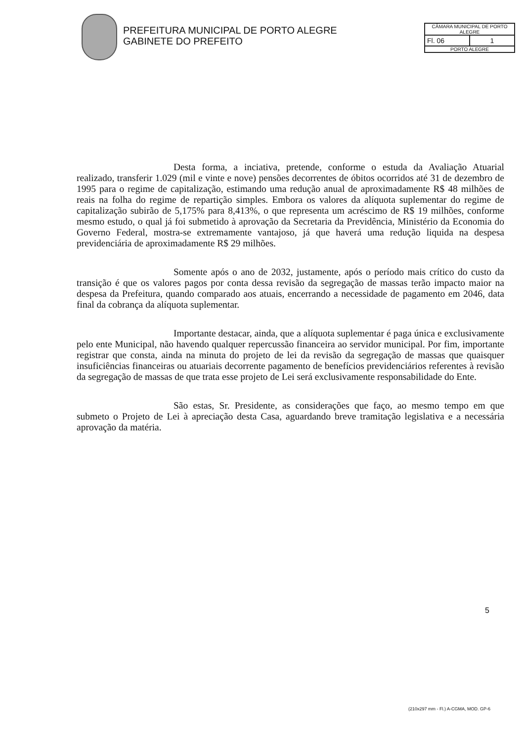PREFEITURA MUNICIPAL DE PORTO ALEGRE
GABINETE DO PREFEITO
CÂMARA MUNICIPAL DE PORTO ALEGRE
Fl. 06 1
PORTO ALEGRE
Desta forma, a inciativa, pretende, conforme o estuda da Avaliação Atuarial realizado, transferir 1.029 (mil e vinte e nove) pensões decorrentes de óbitos ocorridos até 31 de dezembro de 1995 para o regime de capitalização, estimando uma redução anual de aproximadamente R$ 48 milhões de reais na folha do regime de repartição simples. Embora os valores da alíquota suplementar do regime de capitalização subirão de 5,175% para 8,413%, o que representa um acréscimo de R$ 19 milhões, conforme mesmo estudo, o qual já foi submetido à aprovação da Secretaria da Previdência, Ministério da Economia do Governo Federal, mostra-se extremamente vantajoso, já que haverá uma redução liquida na despesa previdenciária de aproximadamente R$ 29 milhões.
Somente após o ano de 2032, justamente, após o período mais crítico do custo da transição é que os valores pagos por conta dessa revisão da segregação de massas terão impacto maior na despesa da Prefeitura, quando comparado aos atuais, encerrando a necessidade de pagamento em 2046, data final da cobrança da alíquota suplementar.
Importante destacar, ainda, que a alíquota suplementar é paga única e exclusivamente pelo ente Municipal, não havendo qualquer repercussão financeira ao servidor municipal. Por fim, importante registrar que consta, ainda na minuta do projeto de lei da revisão da segregação de massas que quaisquer insuficiências financeiras ou atuariais decorrente pagamento de benefícios previdenciários referentes à revisão da segregação de massas de que trata esse projeto de Lei será exclusivamente responsabilidade do Ente.
São estas, Sr. Presidente, as considerações que faço, ao mesmo tempo em que submeto o Projeto de Lei à apreciação desta Casa, aguardando breve tramitação legislativa e a necessária aprovação da matéria.
5
(210x297 mm - Fl.) A-CGMA, MOD. GP-6